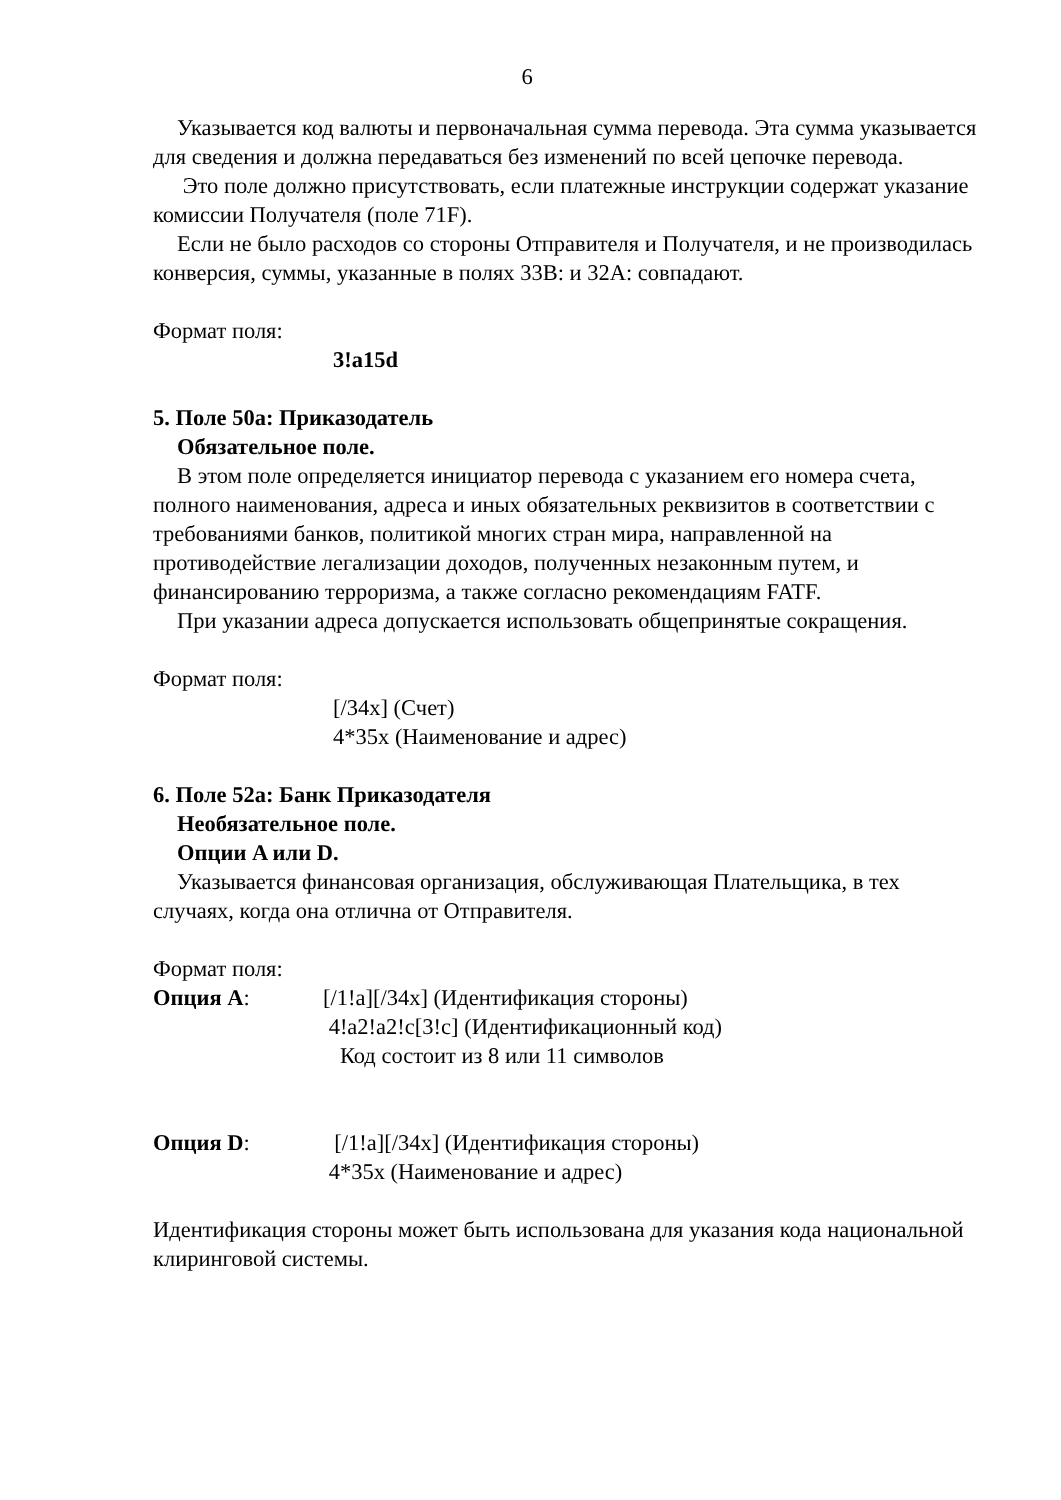6
Указывается код валюты и первоначальная сумма перевода. Эта сумма указывается для сведения и должна передаваться без изменений по всей цепочке перевода.
Это поле должно присутствовать, если платежные инструкции содержат указание комиссии Получателя (поле 71F).
Если не было расходов со стороны Отправителя и Получателя, и не производилась конверсия, суммы, указанные в полях 33B: и 32A: совпадают.
Формат поля:
3!a15d
5. Поле 50a: Приказодатель
Обязательное поле.
В этом поле определяется инициатор перевода с указанием его номера счета, полного наименования, адреса и иных обязательных реквизитов в соответствии с требованиями банков, политикой многих стран мира, направленной на противодействие легализации доходов, полученных незаконным путем, и финансированию терроризма, а также согласно рекомендациям FATF.
При указании адреса допускается использовать общепринятые сокращения.
Формат поля:
[/34x] (Счет)
4*35x (Наименование и адрес)
6. Поле 52a: Банк Приказодателя
Необязательное поле.
Опции A или D.
Указывается финансовая организация, обслуживающая Плательщика, в тех случаях, когда она отлична от Отправителя.
Формат поля:
Опция A: [/1!a][/34x] (Идентификация стороны)
4!a2!a2!c[3!c] (Идентификационный код)
Код состоит из 8 или 11 символов
Опция D: [/1!a][/34x] (Идентификация стороны)
4*35x (Наименование и адрес)
Идентификация стороны может быть использована для указания кода национальной клиринговой системы.